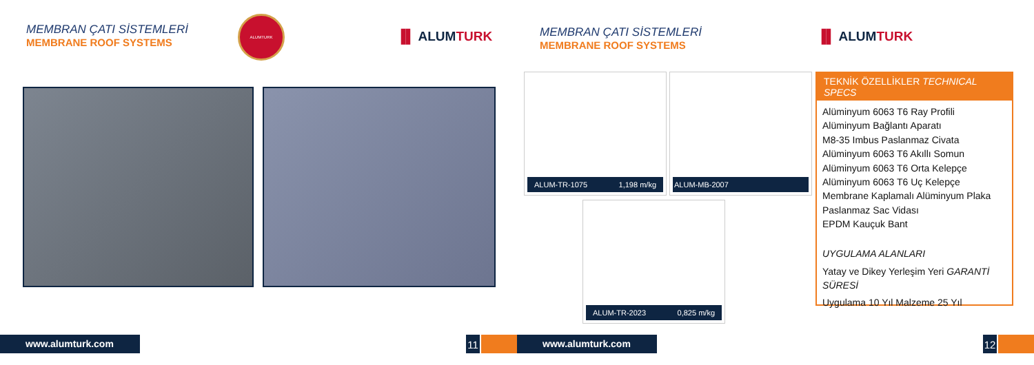MEMBRAN ÇATI SİSTEMLERİ
MEMBRANE ROOF SYSTEMS
ALUMTURK
▐▌ ALUMTURK
www.alumturk.com 11
MEMBRAN ÇATI SİSTEMLERİ
MEMBRANE ROOF SYSTEMS
▐▌ ALUMTURK
ALUM-TR-1075 1,198 m/kg
ALUM-MB-2007
ALUM-TR-2023 0,825 m/kg
TEKNİK ÖZELLİKLER TECHNICAL SPECS
Alüminyum 6063 T6 Ray Profili
Alüminyum Bağlantı Aparatı
M8-35 Imbus Paslanmaz Civata
Alüminyum 6063 T6 Akıllı Somun
Alüminyum 6063 T6 Orta Kelepçe
Alüminyum 6063 T6 Uç Kelepçe
Membrane Kaplamalı Alüminyum Plaka
Paslanmaz Sac Vidası
EPDM Kauçuk Bant
UYGULAMA ALANLARI
Yatay ve Dikey Yerleşim Yeri GARANTİ SÜRESİ
Uygulama 10 Yıl Malzeme 25 Yıl
www.alumturk.com 12